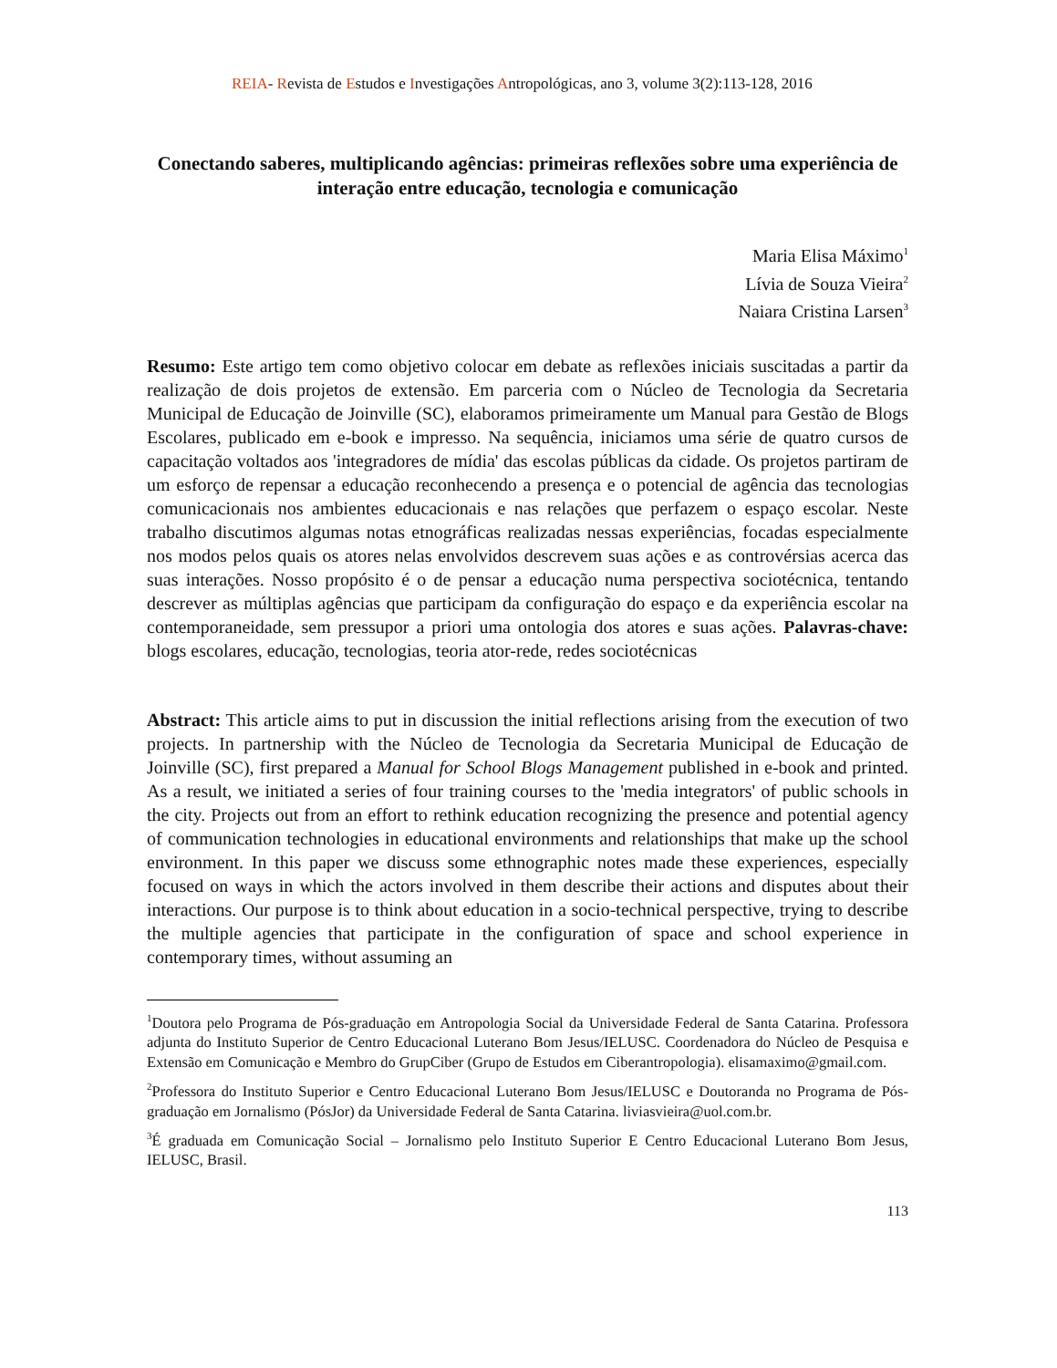REIA- Revista de Estudos e Investigações Antropológicas, ano 3, volume 3(2):113-128, 2016
Conectando saberes, multiplicando agências: primeiras reflexões sobre uma experiência de interação entre educação, tecnologia e comunicação
Maria Elisa Máximo<sup>1</sup>
Lívia de Souza Vieira<sup>2</sup>
Naiara Cristina Larsen<sup>3</sup>
Resumo: Este artigo tem como objetivo colocar em debate as reflexões iniciais suscitadas a partir da realização de dois projetos de extensão. Em parceria com o Núcleo de Tecnologia da Secretaria Municipal de Educação de Joinville (SC), elaboramos primeiramente um Manual para Gestão de Blogs Escolares, publicado em e-book e impresso. Na sequência, iniciamos uma série de quatro cursos de capacitação voltados aos 'integradores de mídia' das escolas públicas da cidade. Os projetos partiram de um esforço de repensar a educação reconhecendo a presença e o potencial de agência das tecnologias comunicacionais nos ambientes educacionais e nas relações que perfazem o espaço escolar. Neste trabalho discutimos algumas notas etnográficas realizadas nessas experiências, focadas especialmente nos modos pelos quais os atores nelas envolvidos descrevem suas ações e as controvérsias acerca das suas interações. Nosso propósito é o de pensar a educação numa perspectiva sociotécnica, tentando descrever as múltiplas agências que participam da configuração do espaço e da experiência escolar na contemporaneidade, sem pressupor a priori uma ontologia dos atores e suas ações. Palavras-chave: blogs escolares, educação, tecnologias, teoria ator-rede, redes sociotécnicas
Abstract: This article aims to put in discussion the initial reflections arising from the execution of two projects. In partnership with the Núcleo de Tecnologia da Secretaria Municipal de Educação de Joinville (SC), first prepared a Manual for School Blogs Management published in e-book and printed. As a result, we initiated a series of four training courses to the 'media integrators' of public schools in the city. Projects out from an effort to rethink education recognizing the presence and potential agency of communication technologies in educational environments and relationships that make up the school environment. In this paper we discuss some ethnographic notes made these experiences, especially focused on ways in which the actors involved in them describe their actions and disputes about their interactions. Our purpose is to think about education in a socio-technical perspective, trying to describe the multiple agencies that participate in the configuration of space and school experience in contemporary times, without assuming an
<sup>1</sup> Doutora pelo Programa de Pós-graduação em Antropologia Social da Universidade Federal de Santa Catarina. Professora adjunta do Instituto Superior de Centro Educacional Luterano Bom Jesus/IELUSC. Coordenadora do Núcleo de Pesquisa e Extensão em Comunicação e Membro do GrupCiber (Grupo de Estudos em Ciberantropologia). elisamaximo@gmail.com.
<sup>2</sup> Professora do Instituto Superior e Centro Educacional Luterano Bom Jesus/IELUSC e Doutoranda no Programa de Pós-graduação em Jornalismo (PósJor) da Universidade Federal de Santa Catarina. liviasvieira@uol.com.br.
<sup>3</sup> É graduada em Comunicação Social – Jornalismo pelo Instituto Superior E Centro Educacional Luterano Bom Jesus, IELUSC, Brasil.
113